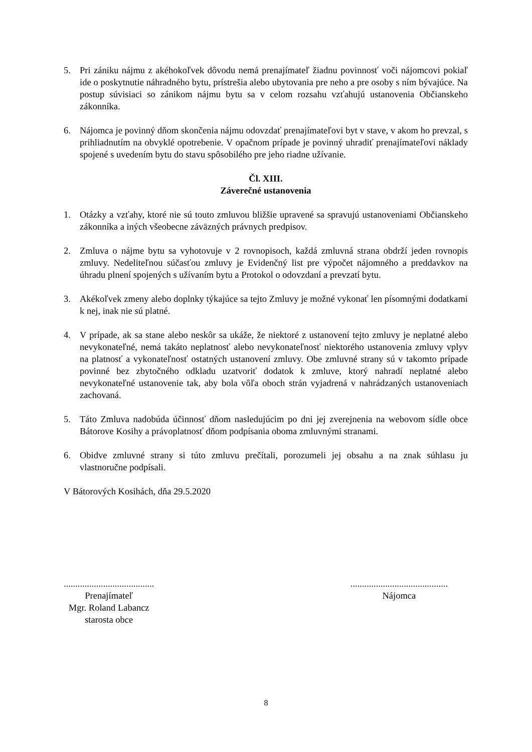5. Pri zániku nájmu z akéhokoľvek dôvodu nemá prenajímateľ žiadnu povinnosť voči nájomcovi pokiaľ ide o poskytnutie náhradného bytu, prístrešia alebo ubytovania pre neho a pre osoby s ním bývajúce. Na postup súvisiaci so zánikom nájmu bytu sa v celom rozsahu vzťahujú ustanovenia Občianskeho zákonníka.
6. Nájomca je povinný dňom skončenia nájmu odovzdať prenajímateľovi byt v stave, v akom ho prevzal, s prihliadnutím na obvyklé opotrebenie. V opačnom prípade je povinný uhradiť prenajímateľovi náklady spojené s uvedením bytu do stavu spôsobilého pre jeho riadne užívanie.
Čl. XIII.
Záverečné ustanovenia
1. Otázky a vzťahy, ktoré nie sú touto zmluvou bližšie upravené sa spravujú ustanoveniami Občianskeho zákonníka a iných všeobecne záväzných právnych predpisov.
2. Zmluva o nájme bytu sa vyhotovuje v 2 rovnopisoch, každá zmluvná strana obdrží jeden rovnopis zmluvy. Nedeliteľnou súčasťou zmluvy je Evidenčný list pre výpočet nájomného a preddavkov na úhradu plnení spojených s užívaním bytu a Protokol o odovzdaní a prevzatí bytu.
3. Akékoľvek zmeny alebo doplnky týkajúce sa tejto Zmluvy je možné vykonať len písomnými dodatkami k nej, inak nie sú platné.
4. V prípade, ak sa stane alebo neskôr sa ukáže, že niektoré z ustanovení tejto zmluvy je neplatné alebo nevykonateľné, nemá takáto neplatnosť alebo nevykonateľnosť niektorého ustanovenia zmluvy vplyv na platnosť a vykonateľnosť ostatných ustanovení zmluvy. Obe zmluvné strany sú v takomto prípade povinné bez zbytočného odkladu uzatvoriť dodatok k zmluve, ktorý nahradí neplatné alebo nevykonateľné ustanovenie tak, aby bola vôľa oboch strán vyjadrená v nahrádzaných ustanoveniach zachovaná.
5. Táto Zmluva nadobúda účinnosť dňom nasledujúcim po dni jej zverejnenia na webovom sídle obce Bátorove Kosihy a právoplatnosť dňom podpísania oboma zmluvnými stranami.
6. Obidve zmluvné strany si túto zmluvu prečítali, porozumeli jej obsahu a na znak súhlasu ju vlastnoručne podpísali.
V Bátorových Kosihách, dňa 29.5.2020
.......................................
Prenajímateľ
Mgr. Roland Labancz
starosta obce
..........................................
Nájomca
8